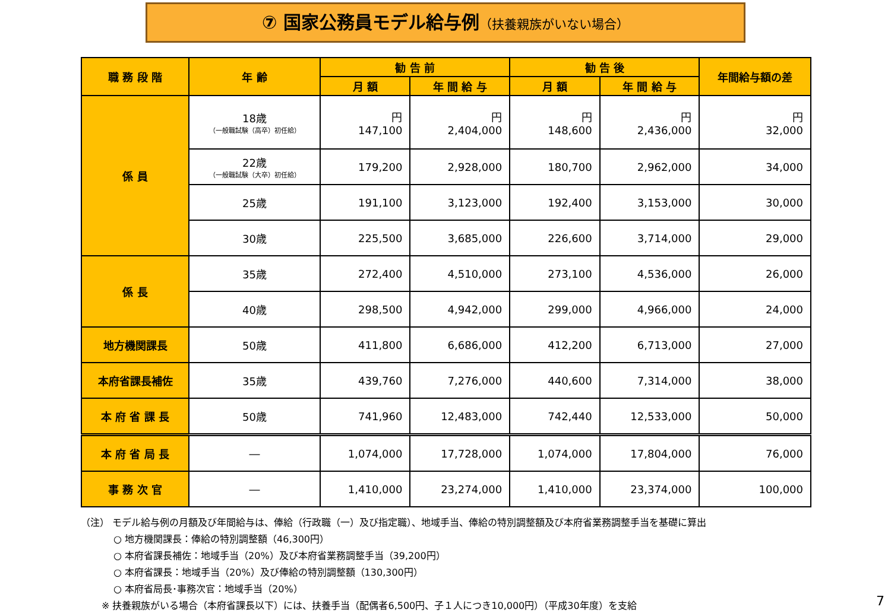⑦ 国家公務員モデル給与例（扶養親族がいない場合）
| 職 務 段 階 | 年 齢 | 勧 告 前 | | 勧 告 後 | | 年間給与額の差 |
| --- | --- | --- | --- | --- | --- | --- |
| | | 月 額 | 年 間 給 与 | 月 額 | 年 間 給 与 | |
| 係 員 | 18歳 （一般職試験（高卒）初任給） | 円 147,100 | 円 2,404,000 | 円 148,600 | 円 2,436,000 | 円 32,000 |
| | 22歳 （一般職試験（大卒）初任給） | 179,200 | 2,928,000 | 180,700 | 2,962,000 | 34,000 |
| | 25歳 | 191,100 | 3,123,000 | 192,400 | 3,153,000 | 30,000 |
| | 30歳 | 225,500 | 3,685,000 | 226,600 | 3,714,000 | 29,000 |
| 係 長 | 35歳 | 272,400 | 4,510,000 | 273,100 | 4,536,000 | 26,000 |
| | 40歳 | 298,500 | 4,942,000 | 299,000 | 4,966,000 | 24,000 |
| 地方機関課長 | 50歳 | 411,800 | 6,686,000 | 412,200 | 6,713,000 | 27,000 |
| 本府省課長補佐 | 35歳 | 439,760 | 7,276,000 | 440,600 | 7,314,000 | 38,000 |
| 本 府 省 課 長 | 50歳 | 741,960 | 12,483,000 | 742,440 | 12,533,000 | 50,000 |
| 本 府 省 局 長 | ― | 1,074,000 | 17,728,000 | 1,074,000 | 17,804,000 | 76,000 |
| 事 務 次 官 | ― | 1,410,000 | 23,274,000 | 1,410,000 | 23,374,000 | 100,000 |
（注） モデル給与例の月額及び年間給与は、俸給（行政職（一）及び指定職）、地域手当、俸給の特別調整額及び本府省業務調整手当を基礎に算出
○ 地方機関課長：俸給の特別調整額（46,300円）
○ 本府省課長補佐：地域手当（20%）及び本府省業務調整手当（39,200円）
○ 本府省課長：地域手当（20%）及び俸給の特別調整額（130,300円）
○ 本府省局長･事務次官：地域手当（20%）
※ 扶養親族がいる場合（本府省課長以下）には、扶養手当（配偶者6,500円、子１人につき10,000円）（平成30年度）を支給
7